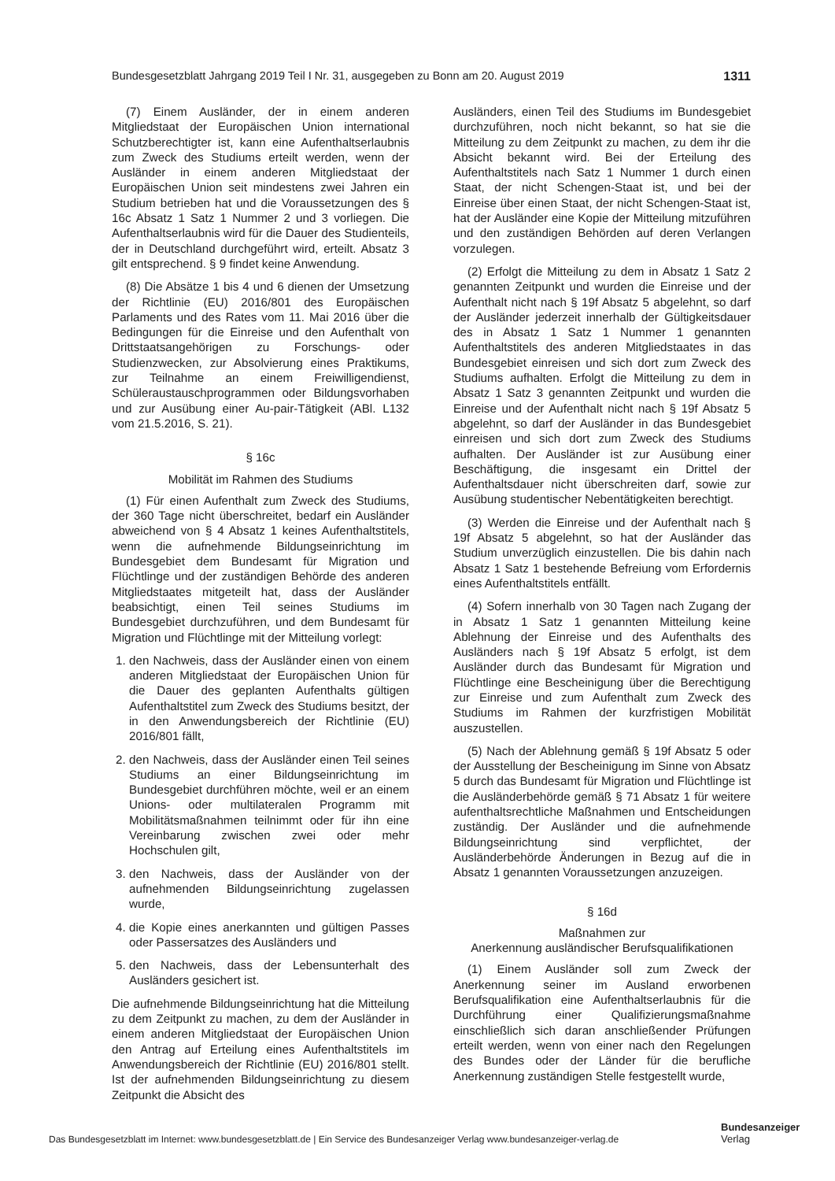Bundesgesetzblatt Jahrgang 2019 Teil I Nr. 31, ausgegeben zu Bonn am 20. August 2019 1311
(7) Einem Ausländer, der in einem anderen Mitgliedstaat der Europäischen Union international Schutzberechtigter ist, kann eine Aufenthaltserlaubnis zum Zweck des Studiums erteilt werden, wenn der Ausländer in einem anderen Mitgliedstaat der Europäischen Union seit mindestens zwei Jahren ein Studium betrieben hat und die Voraussetzungen des § 16c Absatz 1 Satz 1 Nummer 2 und 3 vorliegen. Die Aufenthaltserlaubnis wird für die Dauer des Studienteils, der in Deutschland durchgeführt wird, erteilt. Absatz 3 gilt entsprechend. § 9 findet keine Anwendung.
(8) Die Absätze 1 bis 4 und 6 dienen der Umsetzung der Richtlinie (EU) 2016/801 des Europäischen Parlaments und des Rates vom 11. Mai 2016 über die Bedingungen für die Einreise und den Aufenthalt von Drittstaatsangehörigen zu Forschungs- oder Studienzwecken, zur Absolvierung eines Praktikums, zur Teilnahme an einem Freiwilligendienst, Schüleraustauschprogrammen oder Bildungsvorhaben und zur Ausübung einer Au-pair-Tätigkeit (ABl. L132 vom 21.5.2016, S. 21).
§ 16c
Mobilität im Rahmen des Studiums
(1) Für einen Aufenthalt zum Zweck des Studiums, der 360 Tage nicht überschreitet, bedarf ein Ausländer abweichend von § 4 Absatz 1 keines Aufenthaltstitels, wenn die aufnehmende Bildungseinrichtung im Bundesgebiet dem Bundesamt für Migration und Flüchtlinge und der zuständigen Behörde des anderen Mitgliedstaates mitgeteilt hat, dass der Ausländer beabsichtigt, einen Teil seines Studiums im Bundesgebiet durchzuführen, und dem Bundesamt für Migration und Flüchtlinge mit der Mitteilung vorlegt:
1. den Nachweis, dass der Ausländer einen von einem anderen Mitgliedstaat der Europäischen Union für die Dauer des geplanten Aufenthalts gültigen Aufenthaltstitel zum Zweck des Studiums besitzt, der in den Anwendungsbereich der Richtlinie (EU) 2016/801 fällt,
2. den Nachweis, dass der Ausländer einen Teil seines Studiums an einer Bildungseinrichtung im Bundesgebiet durchführen möchte, weil er an einem Unions- oder multilateralen Programm mit Mobilitätsmaßnahmen teilnimmt oder für ihn eine Vereinbarung zwischen zwei oder mehr Hochschulen gilt,
3. den Nachweis, dass der Ausländer von der aufnehmenden Bildungseinrichtung zugelassen wurde,
4. die Kopie eines anerkannten und gültigen Passes oder Passersatzes des Ausländers und
5. den Nachweis, dass der Lebensunterhalt des Ausländers gesichert ist.
Die aufnehmende Bildungseinrichtung hat die Mitteilung zu dem Zeitpunkt zu machen, zu dem der Ausländer in einem anderen Mitgliedstaat der Europäischen Union den Antrag auf Erteilung eines Aufenthaltstitels im Anwendungsbereich der Richtlinie (EU) 2016/801 stellt. Ist der aufnehmenden Bildungseinrichtung zu diesem Zeitpunkt die Absicht des
Ausländers, einen Teil des Studiums im Bundesgebiet durchzuführen, noch nicht bekannt, so hat sie die Mitteilung zu dem Zeitpunkt zu machen, zu dem ihr die Absicht bekannt wird. Bei der Erteilung des Aufenthaltstitels nach Satz 1 Nummer 1 durch einen Staat, der nicht Schengen-Staat ist, und bei der Einreise über einen Staat, der nicht Schengen-Staat ist, hat der Ausländer eine Kopie der Mitteilung mitzuführen und den zuständigen Behörden auf deren Verlangen vorzulegen.
(2) Erfolgt die Mitteilung zu dem in Absatz 1 Satz 2 genannten Zeitpunkt und wurden die Einreise und der Aufenthalt nicht nach § 19f Absatz 5 abgelehnt, so darf der Ausländer jederzeit innerhalb der Gültigkeitsdauer des in Absatz 1 Satz 1 Nummer 1 genannten Aufenthaltstitels des anderen Mitgliedstaates in das Bundesgebiet einreisen und sich dort zum Zweck des Studiums aufhalten. Erfolgt die Mitteilung zu dem in Absatz 1 Satz 3 genannten Zeitpunkt und wurden die Einreise und der Aufenthalt nicht nach § 19f Absatz 5 abgelehnt, so darf der Ausländer in das Bundesgebiet einreisen und sich dort zum Zweck des Studiums aufhalten. Der Ausländer ist zur Ausübung einer Beschäftigung, die insgesamt ein Drittel der Aufenthaltsdauer nicht überschreiten darf, sowie zur Ausübung studentischer Nebentätigkeiten berechtigt.
(3) Werden die Einreise und der Aufenthalt nach § 19f Absatz 5 abgelehnt, so hat der Ausländer das Studium unverzüglich einzustellen. Die bis dahin nach Absatz 1 Satz 1 bestehende Befreiung vom Erfordernis eines Aufenthaltstitels entfällt.
(4) Sofern innerhalb von 30 Tagen nach Zugang der in Absatz 1 Satz 1 genannten Mitteilung keine Ablehnung der Einreise und des Aufenthalts des Ausländers nach § 19f Absatz 5 erfolgt, ist dem Ausländer durch das Bundesamt für Migration und Flüchtlinge eine Bescheinigung über die Berechtigung zur Einreise und zum Aufenthalt zum Zweck des Studiums im Rahmen der kurzfristigen Mobilität auszustellen.
(5) Nach der Ablehnung gemäß § 19f Absatz 5 oder der Ausstellung der Bescheinigung im Sinne von Absatz 5 durch das Bundesamt für Migration und Flüchtlinge ist die Ausländerbehörde gemäß § 71 Absatz 1 für weitere aufenthaltsrechtliche Maßnahmen und Entscheidungen zuständig. Der Ausländer und die aufnehmende Bildungseinrichtung sind verpflichtet, der Ausländerbehörde Änderungen in Bezug auf die in Absatz 1 genannten Voraussetzungen anzuzeigen.
§ 16d
Maßnahmen zur
Anerkennung ausländischer Berufsqualifikationen
(1) Einem Ausländer soll zum Zweck der Anerkennung seiner im Ausland erworbenen Berufsqualifikation eine Aufenthaltserlaubnis für die Durchführung einer Qualifizierungsmaßnahme einschließlich sich daran anschließender Prüfungen erteilt werden, wenn von einer nach den Regelungen des Bundes oder der Länder für die berufliche Anerkennung zuständigen Stelle festgestellt wurde,
Das Bundesgesetzblatt im Internet: www.bundesgesetzblatt.de | Ein Service des Bundesanzeiger Verlag www.bundesanzeiger-verlag.de
Bundesanzeiger
Verlag